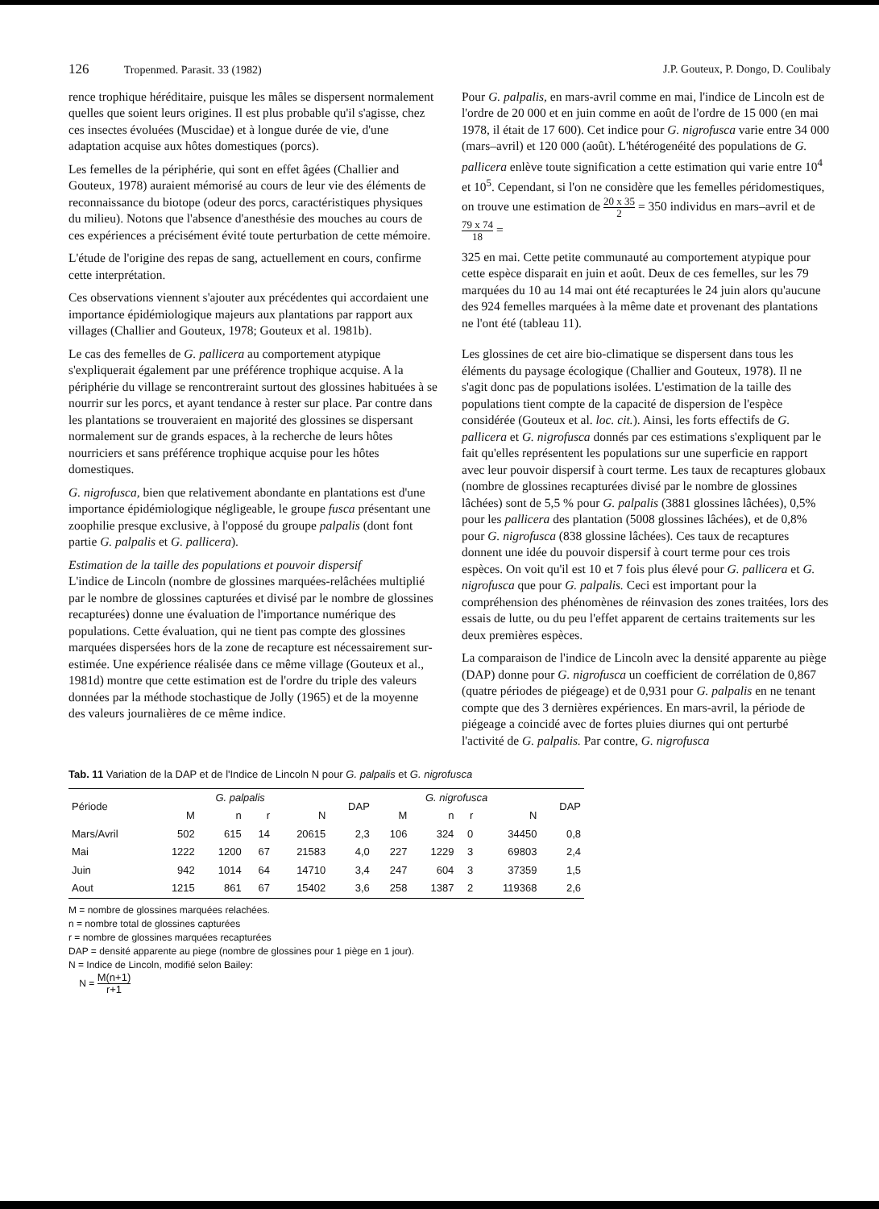126 Tropenmed. Parasit. 33 (1982)
J.P. Gouteux, P. Dongo, D. Coulibaly
rence trophique héréditaire, puisque les mâles se dispersent normalement quelles que soient leurs origines. Il est plus probable qu'il s'agisse, chez ces insectes évoluées (Muscidae) et à longue durée de vie, d'une adaptation acquise aux hôtes domestiques (porcs).
Les femelles de la périphérie, qui sont en effet âgées (Challier and Gouteux, 1978) auraient mémorisé au cours de leur vie des éléments de reconnaissance du biotope (odeur des porcs, caractéristiques physiques du milieu). Notons que l'absence d'anesthésie des mouches au cours de ces expériences a précisément évité toute perturbation de cette mémoire.
L'étude de l'origine des repas de sang, actuellement en cours, confirme cette interprétation.
Ces observations viennent s'ajouter aux précédentes qui accordaient une importance épidémiologique majeurs aux plantations par rapport aux villages (Challier and Gouteux, 1978; Gouteux et al. 1981b).
Le cas des femelles de G. pallicera au comportement atypique s'expliquerait également par une préférence trophique acquise. A la périphérie du village se rencontreraint surtout des glossines habituées à se nourrir sur les porcs, et ayant tendance à rester sur place. Par contre dans les plantations se trouveraient en majorité des glossines se dispersant normalement sur de grands espaces, à la recherche de leurs hôtes nourriciers et sans préférence trophique acquise pour les hôtes domestiques.
G. nigrofusca, bien que relativement abondante en plantations est d'une importance épidémiologique négligeable, le groupe fusca présentant une zoophilie presque exclusive, à l'opposé du groupe palpalis (dont font partie G. palpalis et G. pallicera).
Estimation de la taille des populations et pouvoir dispersif
L'indice de Lincoln (nombre de glossines marquées-relâchées multiplié par le nombre de glossines capturées et divisé par le nombre de glossines recapturées) donne une évaluation de l'importance numérique des populations. Cette évaluation, qui ne tient pas compte des glossines marquées dispersées hors de la zone de recapture est nécessairement sur-estimée. Une expérience réalisée dans ce même village (Gouteux et al., 1981d) montre que cette estimation est de l'ordre du triple des valeurs données par la méthode stochastique de Jolly (1965) et de la moyenne des valeurs journalières de ce même indice.
Pour G. palpalis, en mars-avril comme en mai, l'indice de Lincoln est de l'ordre de 20 000 et en juin comme en août de l'ordre de 15 000 (en mai 1978, il était de 17 600). Cet indice pour G. nigrofusca varie entre 34 000 (mars–avril) et 120 000 (août). L'hétérogenéité des populations de G. pallicera enlève toute signification a cette estimation qui varie entre 10<sup>4</sup> et 10<sup>5</sup>. Cependant, si l'on ne considère que les femelles péridomestiques, on trouve une estimation de 20 x 35 2 = 350 individus en mars–avril et de 79 x 74 18 =
325 en mai. Cette petite communauté au comportement atypique pour cette espèce disparait en juin et août. Deux de ces femelles, sur les 79 marquées du 10 au 14 mai ont été recapturées le 24 juin alors qu'aucune des 924 femelles marquées à la même date et provenant des plantations ne l'ont été (tableau 11).
Les glossines de cet aire bio-climatique se dispersent dans tous les éléments du paysage écologique (Challier and Gouteux, 1978). Il ne s'agit donc pas de populations isolées. L'estimation de la taille des populations tient compte de la capacité de dispersion de l'espèce considérée (Gouteux et al. loc. cit.). Ainsi, les forts effectifs de G. pallicera et G. nigrofusca donnés par ces estimations s'expliquent par le fait qu'elles représentent les populations sur une superficie en rapport avec leur pouvoir dispersif à court terme. Les taux de recaptures globaux (nombre de glossines recapturées divisé par le nombre de glossines lâchées) sont de 5,5 % pour G. palpalis (3881 glossines lâchées), 0,5% pour les pallicera des plantation (5008 glossines lâchées), et de 0,8% pour G. nigrofusca (838 glossine lâchées). Ces taux de recaptures donnent une idée du pouvoir dispersif à court terme pour ces trois espèces. On voit qu'il est 10 et 7 fois plus élevé pour G. pallicera et G. nigrofusca que pour G. palpalis. Ceci est important pour la compréhension des phénomènes de réinvasion des zones traitées, lors des essais de lutte, ou du peu l'effet apparent de certains traitements sur les deux premières espèces.
La comparaison de l'indice de Lincoln avec la densité apparente au piège (DAP) donne pour G. nigrofusca un coefficient de corrélation de 0,867 (quatre périodes de piégeage) et de 0,931 pour G. palpalis en ne tenant compte que des 3 dernières expériences. En mars-avril, la période de piégeage a coincidé avec de fortes pluies diurnes qui ont perturbé l'activité de G. palpalis. Par contre, G. nigrofusca
Tab. 11 Variation de la DAP et de l'Indice de Lincoln N pour G. palpalis et G. nigrofusca
| Période | G. palpalis | | | | DAP | G. nigrofusca | | | | DAP |
| --- | --- | --- | --- | --- | --- | --- | --- | --- | --- | --- |
| | M | n | r | N | | M | n | r | N | |
| Mars/Avril | 502 | 615 | 14 | 20615 | 2,3 | 106 | 324 | 0 | 34450 | 0,8 |
| Mai | 1222 | 1200 | 67 | 21583 | 4,0 | 227 | 1229 | 3 | 69803 | 2,4 |
| Juin | 942 | 1014 | 64 | 14710 | 3,4 | 247 | 604 | 3 | 37359 | 1,5 |
| Aout | 1215 | 861 | 67 | 15402 | 3,6 | 258 | 1387 | 2 | 119368 | 2,6 |
M = nombre de glossines marquées relachées.
n = nombre total de glossines capturées
r = nombre de glossines marquées recapturées
DAP = densité apparente au piege (nombre de glossines pour 1 piège en 1 jour).
N = Indice de Lincoln, modifié selon Bailey:
N = M(n+1) r+1